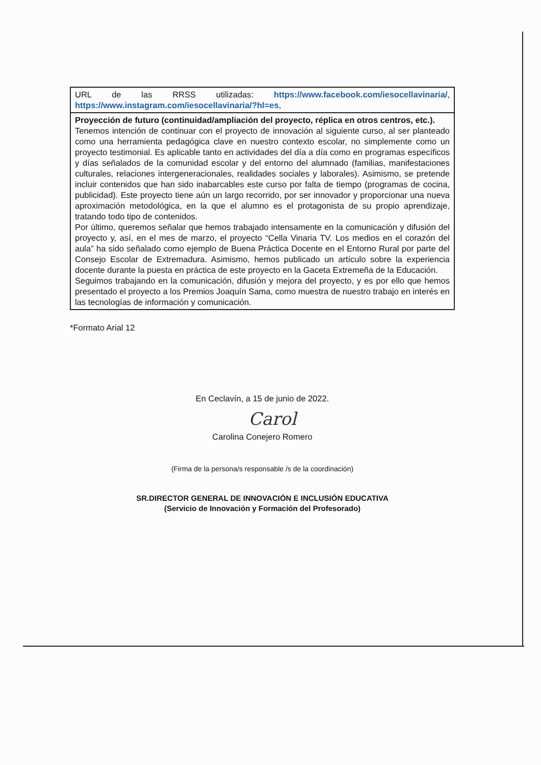| URL de las RRSS utilizadas: https://www.facebook.com/iesocellavinaria/ , https://www.instagram.com/iesocellavinaria/?hl=es , |
| Proyección de futuro (continuidad/ampliación del proyecto, réplica en otros centros, etc.). Tenemos intención de continuar con el proyecto de innovación al siguiente curso, al ser planteado como una herramienta pedagógica clave en nuestro contexto escolar, no simplemente como un proyecto testimonial. Es aplicable tanto en actividades del día a día como en programas específicos y días señalados de la comunidad escolar y del entorno del alumnado (familias, manifestaciones culturales, relaciones intergeneracionales, realidades sociales y laborales). Asimismo, se pretende incluir contenidos que han sido inabarcables este curso por falta de tiempo (programas de cocina, publicidad). Este proyecto tiene aún un largo recorrido, por ser innovador y proporcionar una nueva aproximación metodológica, en la que el alumno es el protagonista de su propio aprendizaje, tratando todo tipo de contenidos. Por último, queremos señalar que hemos trabajado intensamente en la comunicación y difusión del proyecto y, así, en el mes de marzo, el proyecto “Cella Vinaria TV. Los medios en el corazón del aula” ha sido señalado como ejemplo de Buena Práctica Docente en el Entorno Rural por parte del Consejo Escolar de Extremadura. Asimismo, hemos publicado un artículo sobre la experiencia docente durante la puesta en práctica de este proyecto en la Gaceta Extremeña de la Educación. Seguimos trabajando en la comunicación, difusión y mejora del proyecto, y es por ello que hemos presentado el proyecto a los Premios Joaquín Sama, como muestra de nuestro trabajo en interés en las tecnologías de información y comunicación. |
*Formato Arial 12
En Ceclavín, a 15 de junio de 2022.
Carol
Carolina Conejero Romero
(Firma de la persona/s responsable /s de la coordinación)
SR.DIRECTOR GENERAL DE INNOVACIÓN E INCLUSIÓN EDUCATIVA
(Servicio de Innovación y Formación del Profesorado)